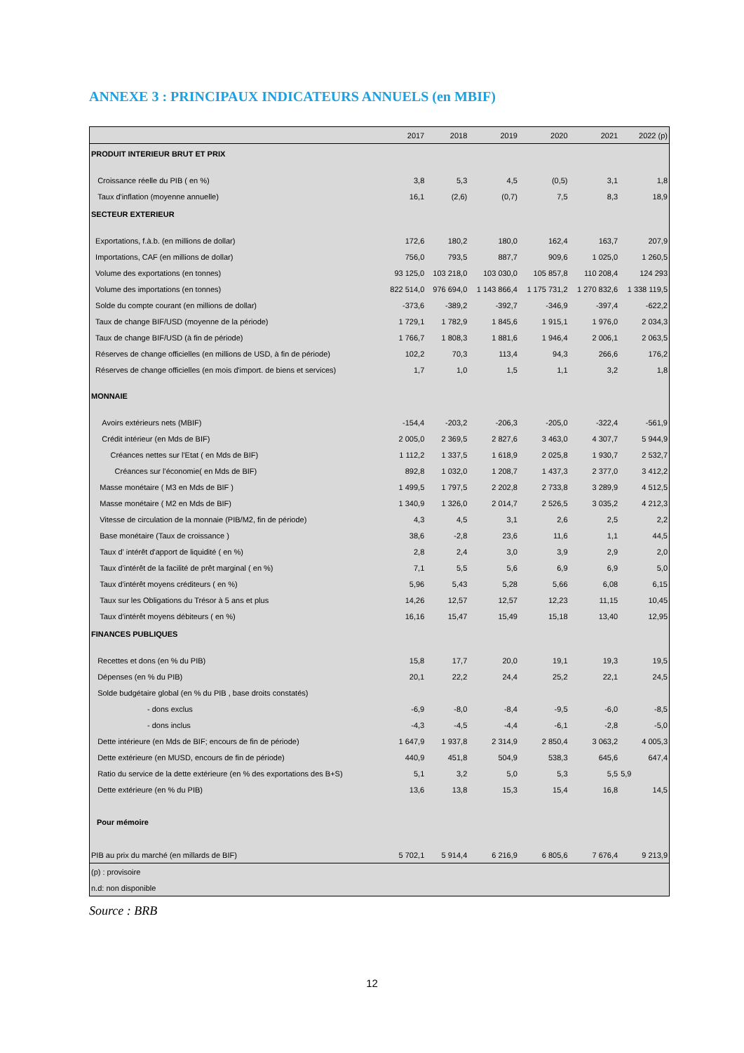ANNEXE 3 : PRINCIPAUX INDICATEURS ANNUELS (en MBIF)
| | 2017 | 2018 | 2019 | 2020 | 2021 | 2022 (p) |
| --- | --- | --- | --- | --- | --- | --- |
| PRODUIT INTERIEUR BRUT ET PRIX | | | | | | |
| Croissance réelle du PIB ( en %) | 3,8 | 5,3 | 4,5 | (0,5) | 3,1 | 1,8 |
| Taux d'inflation (moyenne annuelle) | 16,1 | (2,6) | (0,7) | 7,5 | 8,3 | 18,9 |
| SECTEUR EXTERIEUR | | | | | | |
| Exportations, f.à.b. (en millions de dollar) | 172,6 | 180,2 | 180,0 | 162,4 | 163,7 | 207,9 |
| Importations, CAF (en millions de dollar) | 756,0 | 793,5 | 887,7 | 909,6 | 1 025,0 | 1 260,5 |
| Volume des exportations (en tonnes) | 93 125,0 | 103 218,0 | 103 030,0 | 105 857,8 | 110 208,4 | 124 293 |
| Volume des importations (en tonnes) | 822 514,0 | 976 694,0 | 1 143 866,4 | 1 175 731,2 | 1 270 832,6 | 1 338 119,5 |
| Solde du compte courant (en millions de dollar) | -373,6 | -389,2 | -392,7 | -346,9 | -397,4 | -622,2 |
| Taux de change BIF/USD (moyenne de la période) | 1 729,1 | 1 782,9 | 1 845,6 | 1 915,1 | 1 976,0 | 2 034,3 |
| Taux de change BIF/USD (à fin de période) | 1 766,7 | 1 808,3 | 1 881,6 | 1 946,4 | 2 006,1 | 2 063,5 |
| Réserves de change officielles (en millions de USD, à fin de période) | 102,2 | 70,3 | 113,4 | 94,3 | 266,6 | 176,2 |
| Réserves de change officielles (en mois d'import. de biens et services) | 1,7 | 1,0 | 1,5 | 1,1 | 3,2 | 1,8 |
| MONNAIE | | | | | | |
| Avoirs extérieurs nets (MBIF) | -154,4 | -203,2 | -206,3 | -205,0 | -322,4 | -561,9 |
| Crédit intérieur (en Mds de BIF) | 2 005,0 | 2 369,5 | 2 827,6 | 3 463,0 | 4 307,7 | 5 944,9 |
| Créances nettes sur l'Etat ( en Mds de BIF) | 1 112,2 | 1 337,5 | 1 618,9 | 2 025,8 | 1 930,7 | 2 532,7 |
| Créances sur l'économie( en Mds de BIF) | 892,8 | 1 032,0 | 1 208,7 | 1 437,3 | 2 377,0 | 3 412,2 |
| Masse monétaire ( M3 en Mds de BIF ) | 1 499,5 | 1 797,5 | 2 202,8 | 2 733,8 | 3 289,9 | 4 512,5 |
| Masse monétaire ( M2 en Mds de BIF) | 1 340,9 | 1 326,0 | 2 014,7 | 2 526,5 | 3 035,2 | 4 212,3 |
| Vitesse de circulation de la monnaie (PIB/M2, fin de période) | 4,3 | 4,5 | 3,1 | 2,6 | 2,5 | 2,2 |
| Base monétaire (Taux de croissance ) | 38,6 | -2,8 | 23,6 | 11,6 | 1,1 | 44,5 |
| Taux d' intérêt d'apport de liquidité ( en %) | 2,8 | 2,4 | 3,0 | 3,9 | 2,9 | 2,0 |
| Taux d'intérêt de la facilité de prêt marginal ( en %) | 7,1 | 5,5 | 5,6 | 6,9 | 6,9 | 5,0 |
| Taux d'intérêt moyens créditeurs ( en %) | 5,96 | 5,43 | 5,28 | 5,66 | 6,08 | 6,15 |
| Taux sur les Obligations du Trésor à 5 ans et plus | 14,26 | 12,57 | 12,57 | 12,23 | 11,15 | 10,45 |
| Taux d'intérêt moyens débiteurs ( en %) | 16,16 | 15,47 | 15,49 | 15,18 | 13,40 | 12,95 |
| FINANCES PUBLIQUES | | | | | | |
| Recettes et dons (en % du PIB) | 15,8 | 17,7 | 20,0 | 19,1 | 19,3 | 19,5 |
| Dépenses (en % du PIB) | 20,1 | 22,2 | 24,4 | 25,2 | 22,1 | 24,5 |
| Solde budgétaire global (en % du PIB , base droits constatés) | | | | | | |
| - dons exclus | -6,9 | -8,0 | -8,4 | -9,5 | -6,0 | -8,5 |
| - dons inclus | -4,3 | -4,5 | -4,4 | -6,1 | -2,8 | -5,0 |
| Dette intérieure (en Mds de BIF; encours de fin de période) | 1 647,9 | 1 937,8 | 2 314,9 | 2 850,4 | 3 063,2 | 4 005,3 |
| Dette extérieure (en MUSD, encours de fin de période) | 440,9 | 451,8 | 504,9 | 538,3 | 645,6 | 647,4 |
| Ratio du service de la dette extérieure (en % des exportations des B+S) | 5,1 | 3,2 | 5,0 | 5,3 | 5,5 | 5,9 |
| Dette extérieure (en % du PIB) | 13,6 | 13,8 | 15,3 | 15,4 | 16,8 | 14,5 |
| Pour mémoire | | | | | | |
| PIB au prix du marché (en millards de BIF) | 5 702,1 | 5 914,4 | 6 216,9 | 6 805,6 | 7 676,4 | 9 213,9 |
| (p) : provisoire | | | | | | |
| n.d: non disponible | | | | | | |
Source : BRB
12